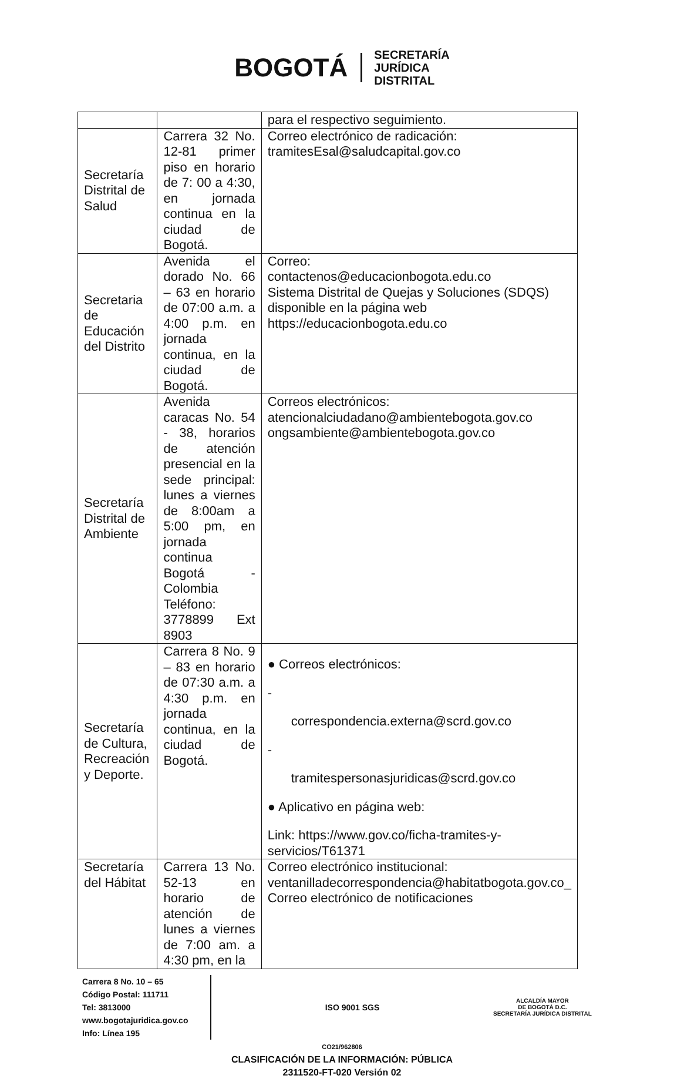BOGOTÁ
SECRETARÍA
JURÍDICA
DISTRITAL
| | | para el respectivo seguimiento. |
| Secretaría Distrital de Salud | Carrera 32 No. 12-81 primer piso en horario de 7: 00 a 4:30, en jornada continua en la ciudad de Bogotá. | Correo electrónico de radicación: tramitesEsal@saludcapital.gov.co |
| Secretaria de Educación del Distrito | Avenida el dorado No. 66 – 63 en horario de 07:00 a.m. a 4:00 p.m. en jornada continua, en la ciudad de Bogotá. | Correo: contactenos@educacionbogota.edu.co Sistema Distrital de Quejas y Soluciones (SDQS) disponible en la página web https://educacionbogota.edu.co |
| Secretaría Distrital de Ambiente | Avenida caracas No. 54 - 38, horarios de atención presencial en la sede principal: lunes a viernes de 8:00am a 5:00 pm, en jornada continua Bogotá - Colombia Teléfono: 3778899 Ext 8903 | Correos electrónicos: atencionalciudadano@ambientebogota.gov.co ongsambiente@ambientebogota.gov.co |
| Secretaría de Cultura, Recreación y Deporte. | Carrera 8 No. 9 – 83 en horario de 07:30 a.m. a 4:30 p.m. en jornada continua, en la ciudad de Bogotá. | ● Correos electrónicos: - correspondencia.externa@scrd.gov.co - tramitespersonasjuridicas@scrd.gov.co ● Aplicativo en página web: Link: https://www.gov.co/ficha-tramites-y-servicios/T61371 |
| Secretaría del Hábitat | Carrera 13 No. 52-13 en horario de atención de lunes a viernes de 7:00 am. a 4:30 pm, en la | Correo electrónico institucional: ventanilladecorrespondencia@habitatbogota.gov.co_ Correo electrónico de notificaciones |
Carrera 8 No. 10 – 65
Código Postal: 111711
Tel: 3813000
www.bogotajuridica.gov.co
Info: Línea 195
ISO 9001 SGS
ALCALDÍA MAYOR
DE BOGOTÁ D.C.
SECRETARÍA JURÍDICA DISTRITAL
CO21/962806
CLASIFICACIÓN DE LA INFORMACIÓN: PÚBLICA
2311520-FT-020 Versión 02